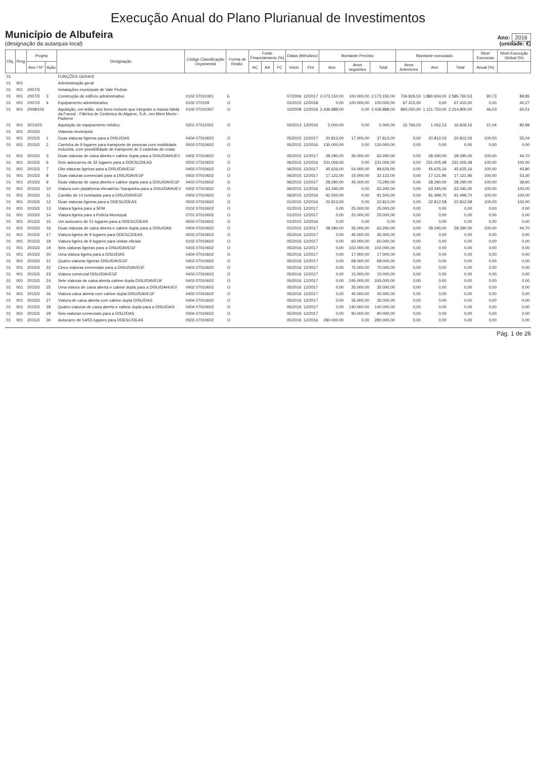Execução Anual do Plano Plurianual de Investimentos
Município de Albufeira
(designação da autarquia local)
Ano: 2016
(unidade: €)
| Obj. | Prog | Projeto | | Designação | Código Classificação Orçamental | Forma de Realiz. | Fonte Financiamento (%) | | | Datas (Mês/Ano) | | Montante Previsto | | | Montante executado | | | Nivel Execucao | Nivel Execução Global (%) |
| --- | --- | --- | --- | --- | --- | --- | --- | --- | --- | --- | --- | --- | --- | --- | --- | --- | --- | --- | --- |
| | | Ano / Nº | Ação | | | | AC | AA | FC | Inicio | Fim | Ano | Anos seguintes | Total | Anos Anteriores | Ano | Total | Anual (%) | |
| 01 | | | | FUNÇÕES GERAIS | | | | | | | | | | | | | | | |
| 01 | 001 | | | Administração geral | | | | | | | | | | | | | | | |
| 01 | 001 | 2007/3 | | Instalações municipais de Vale Pedras | | | | | | | | | | | | | | | |
| 01 | 001 | 2007/3 | 3 | Construção de edifício administrativo | 0102 07010301 | E | | | | 07/2006 | 12/2017 | 2.073.150,00 | 100.000,00 | 2.173.150,00 | 704.826,53 | 1.880.934,00 | 2.585.760,53 | 90,73 | 89,85 |
| 01 | 001 | 2007/3 | 4 | Equipamento administrativo | 0102 070109 | O | | | | 01/2015 | 12/2018 | 0,00 | 100.000,00 | 100.000,00 | 67.415,00 | 0,00 | 67.415,00 | 0,00 | 40,27 |
| 01 | 001 | 2008/102 | | Aquisição, em leilão, dos bens imóveis que integram a massa falida da Faceal - Fábrica de Cerâmica do Algarve, S.A., em Mem Moniz - Paderne | 0102 07010307 | O | | | | 10/2008 | 12/2016 | 2.436.888,00 | 0,00 | 2.436.888,00 | 893.050,00 | 1.121.750,00 | 2.014.800,00 | 46,03 | 60,51 |
| 01 | 001 | 2013/23 | | Aquisição de equipamento médico | 0201 07011002 | O | | | | 03/2013 | 12/2016 | 5.000,00 | 0,00 | 5.000,00 | 15.766,03 | 1.052,13 | 16.818,16 | 21,04 | 80,99 |
| 01 | 001 | 2015/3 | | Viaturas municipais | | | | | | | | | | | | | | | |
| 01 | 001 | 2015/3 | 1 | Duas viaturas ligeiras para a DISU/DAS | 0404 07010602 | O | | | | 05/2015 | 12/2017 | 20.813,00 | 17.000,00 | 37.813,00 | 0,00 | 20.812,03 | 20.812,03 | 100,00 | 55,04 |
| 01 | 001 | 2015/3 | 2 | Carrinha de 9 lugares para transporte de pessoas com mobilidade reduzida, com possibilidade de transporte de 3 cadeiras de rodas | 0503 07010602 | O | | | | 05/2015 | 12/2016 | 130.000,00 | 0,00 | 130.000,00 | 0,00 | 0,00 | 0,00 | 0,00 | 0,00 |
| 01 | 001 | 2015/3 | 3 | Duas viaturas de caixa aberta e cabine dupla para a DISU/DAHUEV | 0402 07010602 | O | | | | 05/2015 | 12/2017 | 28.290,00 | 35.000,00 | 63.290,00 | 0,00 | 28.290,00 | 28.290,00 | 100,00 | 44,70 |
| 01 | 001 | 2015/3 | 6 | Dois autocarros de 32 lugares para a DDESC/DEAS | 0503 07010602 | O | | | | 06/2015 | 12/2016 | 231.006,00 | 0,00 | 231.006,00 | 0,00 | 231.005,48 | 231.005,48 | 100,00 | 100,00 |
| 01 | 001 | 2015/3 | 7 | Oito viaturas ligeiras para a DISU/DAVEGF | 0403 07010602 | O | | | | 06/2015 | 12/2017 | 45.626,00 | 54.000,00 | 99.626,00 | 0,00 | 45.625,16 | 45.625,16 | 100,00 | 45,80 |
| 01 | 001 | 2015/3 | 8 | Duas viaturas comerciais para a DISU/DAVEGF | 0403 07010602 | O | | | | 06/2015 | 12/2017 | 17.122,00 | 15.000,00 | 32.122,00 | 0,00 | 17.121,96 | 17.121,96 | 100,00 | 53,30 |
| 01 | 001 | 2015/3 | 9 | Duas viaturas de caixa aberta e cabine dupla para a DISU/DAVEGF | 0403 07010602 | O | | | | 06/2015 | 12/2017 | 28.290,00 | 45.000,00 | 73.290,00 | 0,00 | 28.290,00 | 28.290,00 | 100,00 | 38,60 |
| 01 | 001 | 2015/3 | 10 | Viatura com plataforma elevatória / barquinha para a DISU/DAHUEV | 0402 07010602 | O | | | | 06/2015 | 12/2016 | 63.345,00 | 0,00 | 63.345,00 | 0,00 | 63.345,00 | 63.345,00 | 100,00 | 100,00 |
| 01 | 001 | 2015/3 | 11 | Camião de 14 toneladas para a DISU/DAVEGF | 0403 07010602 | O | | | | 06/2015 | 12/2016 | 91.500,00 | 0,00 | 91.500,00 | 0,00 | 91.499,70 | 91.499,70 | 100,00 | 100,00 |
| 01 | 001 | 2015/3 | 12 | Duas viaturas ligeiras para a DDESC/DEAS | 0503 07010602 | O | | | | 01/2015 | 12/2016 | 22.813,00 | 0,00 | 22.813,00 | 0,00 | 22.812,58 | 22.812,58 | 100,00 | 100,00 |
| 01 | 001 | 2015/3 | 13 | Viatura ligeira para a SFM | 0102 07010602 | O | | | | 01/2015 | 12/2017 | 0,00 | 25.000,00 | 25.000,00 | 0,00 | 0,00 | 0,00 | 0,00 | 0,00 |
| 01 | 001 | 2015/3 | 14 | Viatura ligeira para a Polícia Municipal | 0701 07010602 | O | | | | 01/2015 | 12/2017 | 0,00 | 25.000,00 | 25.000,00 | 0,00 | 0,00 | 0,00 | 0,00 | 0,00 |
| 01 | 001 | 2015/3 | 15 | Um autocarro de 51 lugares para a DDESC/DEAS | 0503 07010602 | O | | | | 01/2015 | 12/2016 | 0,00 | 0,00 | 0,00 | 0,00 | 0,00 | 0,00 | 0,00 | 0,00 |
| 01 | 001 | 2015/3 | 16 | Duas viaturas de caixa aberta e cabine dupla para a DISU/DAS | 0404 07010602 | O | | | | 01/2015 | 12/2017 | 28.290,00 | 35.000,00 | 63.290,00 | 0,00 | 28.290,00 | 28.290,00 | 100,00 | 44,70 |
| 01 | 001 | 2015/3 | 17 | Viatura ligeira de 9 lugares para DDESC/DEAS | 0503 07010602 | O | | | | 05/2016 | 12/2017 | 0,00 | 45.000,00 | 45.000,00 | 0,00 | 0,00 | 0,00 | 0,00 | 0,00 |
| 01 | 001 | 2015/3 | 18 | Viatura ligeira de 9 lugares para visitas oficiais | 0102 07010602 | O | | | | 05/2016 | 12/2017 | 0,00 | 60.000,00 | 60.000,00 | 0,00 | 0,00 | 0,00 | 0,00 | 0,00 |
| 01 | 001 | 2015/3 | 19 | Seis viaturas ligeiras para a DISU/DAVEGF | 0403 07010602 | O | | | | 05/2016 | 12/2017 | 0,00 | 102.000,00 | 102.000,00 | 0,00 | 0,00 | 0,00 | 0,00 | 0,00 |
| 01 | 001 | 2015/3 | 20 | Uma viatura ligeira para a DISU/DAS | 0404 07010602 | O | | | | 05/2016 | 12/2017 | 0,00 | 17.000,00 | 17.000,00 | 0,00 | 0,00 | 0,00 | 0,00 | 0,00 |
| 01 | 001 | 2015/3 | 21 | Quatro viaturas ligeiras DISU/DAVEGF | 0403 07010602 | O | | | | 05/2016 | 12/2017 | 0,00 | 68.000,00 | 68.000,00 | 0,00 | 0,00 | 0,00 | 0,00 | 0,00 |
| 01 | 001 | 2015/3 | 22 | Cinco viaturas comerciais para a DISU/DAVEGF | 0403 07010602 | O | | | | 05/2016 | 12/2017 | 0,00 | 75.000,00 | 75.000,00 | 0,00 | 0,00 | 0,00 | 0,00 | 0,00 |
| 01 | 001 | 2015/3 | 23 | Viatura comercial DISU/DAVEGF | 0403 07010602 | O | | | | 05/2016 | 12/2017 | 0,00 | 15.000,00 | 15.000,00 | 0,00 | 0,00 | 0,00 | 0,00 | 0,00 |
| 01 | 001 | 2015/3 | 24 | Sete viaturas de caixa aberta cabine dupla DISU/DAVEGF | 0403 07010602 | O | | | | 05/2016 | 12/2017 | 0,00 | 245.000,00 | 245.000,00 | 0,00 | 0,00 | 0,00 | 0,00 | 0,00 |
| 01 | 001 | 2015/3 | 25 | Uma viatura de caixa aberta e cabine dupla para a DISU/DAHUEV | 0402 07010602 | O | | | | 05/2016 | 12/2017 | 0,00 | 35.000,00 | 35.000,00 | 0,00 | 0,00 | 0,00 | 0,00 | 0,00 |
| 01 | 001 | 2015/3 | 26 | Viatura caixa aberta com cabine dupla DISU/DAVEGF | 0403 07010602 | O | | | | 05/2016 | 12/2017 | 0,00 | 45.000,00 | 45.000,00 | 0,00 | 0,00 | 0,00 | 0,00 | 0,00 |
| 01 | 001 | 2015/3 | 27 | Viatura de caixa aberta com cabine dupla DISU/DAS | 0404 07010602 | O | | | | 05/2016 | 12/2017 | 0,00 | 35.000,00 | 35.000,00 | 0,00 | 0,00 | 0,00 | 0,00 | 0,00 |
| 01 | 001 | 2015/3 | 28 | Quatro viaturas de caixa aberta e cabine dupla para a DISU/DAS | 0404 07010602 | O | | | | 05/2016 | 12/2017 | 0,00 | 140.000,00 | 140.000,00 | 0,00 | 0,00 | 0,00 | 0,00 | 0,00 |
| 01 | 001 | 2015/3 | 29 | Seis viaturas comerciais para a DISU/DAS | 0404 07010602 | O | | | | 05/2016 | 12/2017 | 0,00 | 90.000,00 | 90.000,00 | 0,00 | 0,00 | 0,00 | 0,00 | 0,00 |
| 01 | 001 | 2015/3 | 30 | Autocarro de 54/55 lugares para DDESC/DEAS | 0503 07010602 | O | | | | 05/2016 | 12/2016 | 280.000,00 | 0,00 | 280.000,00 | 0,00 | 0,00 | 0,00 | 0,00 | 0,00 |
Pág. 1 de 26